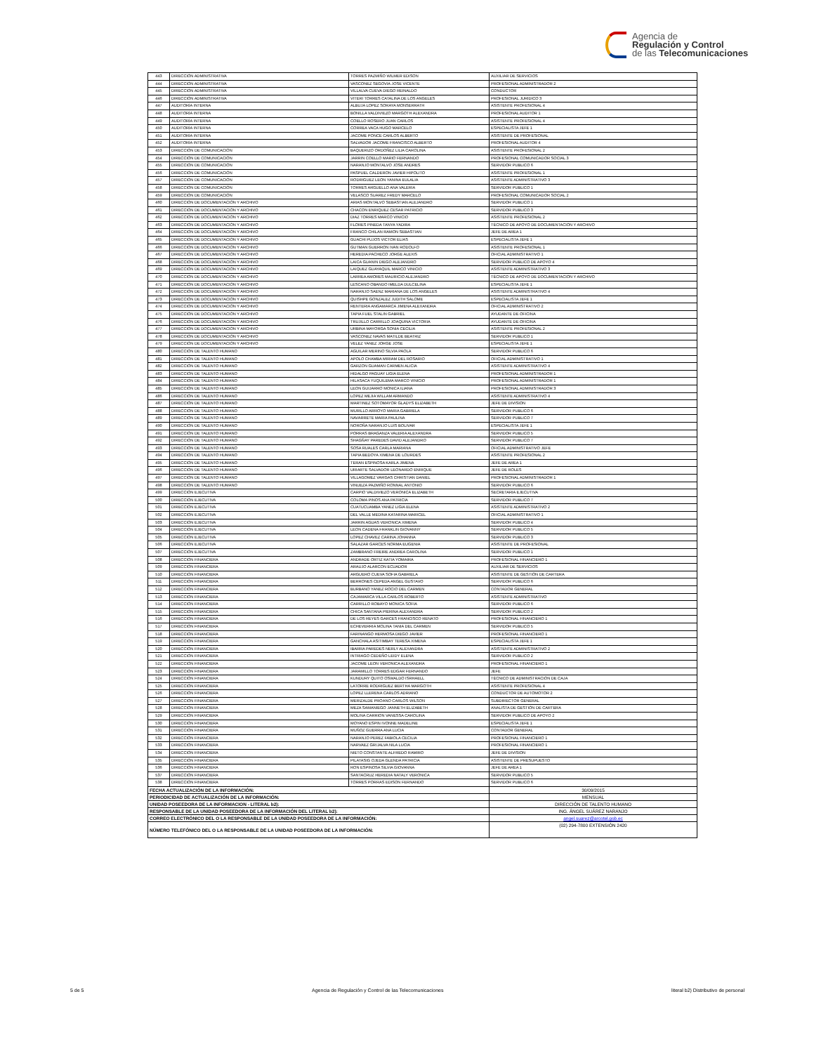Agencia de
Regulación y Control
de las Telecomunicaciones
| 443 | DIRECCIÓN ADMINISTRATIVA | TORRES PAZMIÑO WILMER EDISON | AUXILIAR DE SERVICIOS |
| 444 | DIRECCIÓN ADMINISTRATIVA | VASCONEZ SEGOVIA JOSE VICENTE | PROFESIONAL ADMINISTRADOR 2 |
| 445 | DIRECCIÓN ADMINISTRATIVA | VILLALVA CUEVA DIEGO REINALDO | CONDUCTOR |
| 446 | DIRECCIÓN ADMINISTRATIVA | VITERI TORRES CATALINA DE LOS ANGELES | PROFESIONAL JURIDICO 3 |
| 447 | AUDITORÍA INTERNA | ALBUJA LOPEZ SORAYA MONSERRATH | ASISTENTE PROFESIONAL 4 |
| 448 | AUDITORÍA INTERNA | BONILLA VALDIVIEZO MARGOTH ALEXANDRA | PROFESIONAL AUDITOR 1 |
| 449 | AUDITORÍA INTERNA | COELLO ROSERO JUAN CARLOS | ASISTENTE PROFESIONAL 4 |
| 450 | AUDITORÍA INTERNA | CORREA VACA HUGO MARCELO | ESPECIALISTA JEFE 1 |
| 451 | AUDITORÍA INTERNA | JACOME PONCE CARLOS ALBERTO | ASISTENTE DE PROFESIONAL |
| 452 | AUDITORÍA INTERNA | SALVADOR JACOME FRANCISCO ALBERTO | PROFESIONAL AUDITOR 4 |
| 453 | DIRECCIÓN DE COMUNICACIÓN | BAQUERIZO ORDOÑEZ LILIA CAROLINA | ASISTENTE PROFESIONAL 2 |
| 454 | DIRECCIÓN DE COMUNICACIÓN | JARRIN COELLO MARIO FERNANDO | PROFESIONAL COMUNICADOR SOCIAL 3 |
| 455 | DIRECCIÓN DE COMUNICACIÓN | NARANJO MONTALVO JOSE ANDRES | SERVIDOR PUBLICO 6 |
| 456 | DIRECCIÓN DE COMUNICACIÓN | PASPUEL CALDERON JAVIER HIPOLITO | ASISTENTE PROFESIONAL 1 |
| 457 | DIRECCIÓN DE COMUNICACIÓN | RODRIGUEZ LEON YANINA EULALIA | ASISTENTE ADMINISTRATIVO 3 |
| 458 | DIRECCIÓN DE COMUNICACIÓN | TORRES ARGUELLO ANA VALERIA | SERVIDOR PUBLICO 1 |
| 459 | DIRECCIÓN DE COMUNICACIÓN | VELASCO SUAREZ FREDY MARCELO | PROFESIONAL COMUNICADOR SOCIAL 2 |
| 460 | DIRECCIÓN DE DOCUMENTACIÓN Y ARCHIVO | ARIAS MONTALVO SEBASTIAN ALEJANDRO | SERVIDOR PUBLICO 1 |
| 461 | DIRECCIÓN DE DOCUMENTACIÓN Y ARCHIVO | CHACON ENRIQUEZ CESAR PATRICIO | SERVIDOR PUBLICO 3 |
| 462 | DIRECCIÓN DE DOCUMENTACIÓN Y ARCHIVO | DIAZ TORRES MARCO VINICIO | ASISTENTE PROFESIONAL 2 |
| 463 | DIRECCIÓN DE DOCUMENTACIÓN Y ARCHIVO | FLORES PINEDA TANYA YADIRA | TÉCNICO DE APOYO DE DOCUMENTACIÓN Y ARCHIVO |
| 464 | DIRECCIÓN DE DOCUMENTACIÓN Y ARCHIVO | FRANCO CHILAN RAMON SEBASTIAN | JEFE DE AREA 1 |
| 465 | DIRECCIÓN DE DOCUMENTACIÓN Y ARCHIVO | GUACHI PUJOS VICTOR ELIAS | ESPECIALISTA JEFE 1 |
| 466 | DIRECCIÓN DE DOCUMENTACIÓN Y ARCHIVO | GUTMAN GUERRON IVAN RODOLFO | ASISTENTE PROFESIONAL 1 |
| 467 | DIRECCIÓN DE DOCUMENTACIÓN Y ARCHIVO | HEREDIA PACHECO JORGE ALEXIS | OFICIAL ADMINISTRATIVO 1 |
| 468 | DIRECCIÓN DE DOCUMENTACIÓN Y ARCHIVO | LAICA GUANIN DIEGO ALEJANDRO | SERVIDOR PUBLICO DE APOYO 4 |
| 469 | DIRECCIÓN DE DOCUMENTACIÓN Y ARCHIVO | LAIQUEZ GUAYAQUIL MARCO VINICIO | ASISTENTE ADMINISTRATIVO 3 |
| 470 | DIRECCIÓN DE DOCUMENTACIÓN Y ARCHIVO | LARREA AMORES MAURICIO ALEJANDRO | TÉCNICO DE APOYO DE DOCUMENTACIÓN Y ARCHIVO |
| 471 | DIRECCIÓN DE DOCUMENTACIÓN Y ARCHIVO | LESCANO OBANDO IMELDA DULCELINA | ESPECIALISTA JEFE 1 |
| 472 | DIRECCIÓN DE DOCUMENTACIÓN Y ARCHIVO | NARANJO SAENZ MARIANA DE LOS ANGELES | ASISTENTE ADMINISTRATIVO 4 |
| 473 | DIRECCIÓN DE DOCUMENTACIÓN Y ARCHIVO | QUISHPE GONZALEZ JUDITH SALOME | ESPECIALISTA JEFE 1 |
| 474 | DIRECCIÓN DE DOCUMENTACIÓN Y ARCHIVO | RENTERIA ANGAMARCA JIMENA ALEXANDRA | OFICIAL ADMINISTRATIVO 2 |
| 475 | DIRECCIÓN DE DOCUMENTACIÓN Y ARCHIVO | TAPIA FUEL STALIN GABRIEL | AYUDANTE DE OFICINA |
| 476 | DIRECCIÓN DE DOCUMENTACIÓN Y ARCHIVO | TRUJILLO CARRILLO JOAQUINA VICTORIA | AYUDANTE DE OFICINA |
| 477 | DIRECCIÓN DE DOCUMENTACIÓN Y ARCHIVO | URBINA MAYORGA SONIA CECILIA | ASISTENTE PROFESIONAL 2 |
| 478 | DIRECCIÓN DE DOCUMENTACIÓN Y ARCHIVO | VASCONEZ NAVAS MATILDE BEATRIZ | SERVIDOR PUBLICO 1 |
| 479 | DIRECCIÓN DE DOCUMENTACIÓN Y ARCHIVO | VELEZ YANEZ JORGE JOSE | ESPECIALISTA JEFE 1 |
| 480 | DIRECCIÓN DE TALENTO HUMANO | AGUILAR MERINO SILVIA PAOLA | SERVIDOR PUBLICO 6 |
| 481 | DIRECCIÓN DE TALENTO HUMANO | APOLO CHAMBA MIRIAM DEL ROSARIO | OFICIAL ADMINISTRATIVO 1 |
| 482 | DIRECCIÓN DE TALENTO HUMANO | GARZON GUAMAN CARMEN ALICIA | ASISTENTE ADMINISTRATIVO 4 |
| 483 | DIRECCIÓN DE TALENTO HUMANO | HIDALGO PAGUAY LIGIA ELENA | PROFESIONAL ADMINISTRADOR 1 |
| 484 | DIRECCIÓN DE TALENTO HUMANO | HILASACA YUQUILEMA MARCO VINICIO | PROFESIONAL ADMINISTRADOR 1 |
| 485 | DIRECCIÓN DE TALENTO HUMANO | LEON GUIJARRO MONICA ILIANA | PROFESIONAL ADMINISTRADOR 3 |
| 486 | DIRECCIÓN DE TALENTO HUMANO | LOPEZ MEJIA WILLAM ARMANDO | ASISTENTE ADMINISTRATIVO 4 |
| 487 | DIRECCIÓN DE TALENTO HUMANO | MARTINEZ SOTOMAYOR GLADYS ELIZABETH | JEFE DE DIVISION |
| 488 | DIRECCIÓN DE TALENTO HUMANO | MURILLO ARROYO MARIA GABRIELA | SERVIDOR PUBLICO 6 |
| 489 | DIRECCIÓN DE TALENTO HUMANO | NAVARRETE MARIA PAULINA | SERVIDOR PUBLICO 7 |
| 490 | DIRECCIÓN DE TALENTO HUMANO | NOROÑA NARANJO LUIS BOLIVAR | ESPECIALISTA JEFE 1 |
| 491 | DIRECCIÓN DE TALENTO HUMANO | PORRAS BRAGANZA VALERIA ALEXANDRA | SERVIDOR PUBLICO 5 |
| 492 | DIRECCIÓN DE TALENTO HUMANO | SHAGÑAY PAREDES DAVID ALEJANDRO | SERVIDOR PUBLICO 7 |
| 493 | DIRECCIÓN DE TALENTO HUMANO | SOSA RUALES CARLA MARIANA | OFICIAL ADMINISTRATIVO JEFE |
| 494 | DIRECCIÓN DE TALENTO HUMANO | TAPIA BEDOYA XIMENA DE LOURDES | ASISTENTE PROFESIONAL 2 |
| 495 | DIRECCIÓN DE TALENTO HUMANO | TERAN ESPINOSA KARLA JIMENA | JEFE DE AREA 1 |
| 496 | DIRECCIÓN DE TALENTO HUMANO | URIARTE SALVADOR LEONARDO ENRIQUE | JEFE DE ROLES |
| 497 | DIRECCIÓN DE TALENTO HUMANO | VILLAGOMEZ VARGAS CHRISTIAN DANIEL | PROFESIONAL ADMINISTRADOR 1 |
| 498 | DIRECCIÓN DE TALENTO HUMANO | VINUEZA PAZMIÑO RONNAL ANTONIO | SERVIDOR PUBLICO 6 |
| 499 | DIRECCIÓN EJECUTIVA | CARPIO VALDIVIEZO VERONICA ELIZABETH | SECRETARIA EJECUTIVA |
| 500 | DIRECCIÓN EJECUTIVA | COLOMA PINOS ANA PATRICIA | SERVIDOR PUBLICO 7 |
| 501 | DIRECCIÓN EJECUTIVA | CUATUCUAMBA YANEZ LIGIA ELENA | ASISTENTE ADMINISTRATIVO 2 |
| 502 | DIRECCIÓN EJECUTIVA | DEL VALLE MEDINA KATARINA MARICEL | OFICIAL ADMINISTRATIVO 1 |
| 503 | DIRECCIÓN EJECUTIVA | JARRIN AGUAS VERONICA XIMENA | SERVIDOR PUBLICO 4 |
| 504 | DIRECCIÓN EJECUTIVA | LEON CADENA FRANKLIN GIOVANNY | SERVIDOR PUBLICO 5 |
| 505 | DIRECCIÓN EJECUTIVA | LOPEZ CHAVEZ CARINA JOHANNA | SERVIDOR PUBLICO 3 |
| 506 | DIRECCIÓN EJECUTIVA | SALAZAR GARCES NORMA EUGENIA | ASISTENTE DE PROFESIONAL |
| 507 | DIRECCIÓN EJECUTIVA | ZAMBRANO FREIRE ANDREA CAROLINA | SERVIDOR PUBLICO 1 |
| 508 | DIRECCIÓN FINANCIERA | ANDRADE ORTIZ KATIA YOMAIRA | PROFESIONAL FINANCIERO 1 |
| 509 | DIRECCIÓN FINANCIERA | ARAUJO ALARCON ECUADOR | AUXILIAR DE SERVICIOS |
| 510 | DIRECCIÓN FINANCIERA | ARGUERO CUEVA SOFIA GABRIELA | ASISTENTE DE GESTIÓN DE CARTERA |
| 511 | DIRECCIÓN FINANCIERA | BERRONES CEPEDA ANGEL GUSTAVO | SERVIDOR PUBLICO 6 |
| 512 | DIRECCIÓN FINANCIERA | BURBANO YANEZ ROCIO DEL CARMEN | CONTADOR GENERAL |
| 513 | DIRECCIÓN FINANCIERA | CAJAMARCA VILLA CARLOS ROBERTO | ASISTENTE ADMINISTRATIVO |
| 514 | DIRECCIÓN FINANCIERA | CARRILLO ROBAYO MONICA SOFIA | SERVIDOR PUBLICO 6 |
| 515 | DIRECCIÓN FINANCIERA | CHICA SANTANA PIERINA ALEXANDRA | SERVIDOR PUBLICO 2 |
| 516 | DIRECCIÓN FINANCIERA | DE LOS REYES GARCES FRANCISCO RENATO | PROFESIONAL FINANCIERO 1 |
| 517 | DIRECCIÓN FINANCIERA | ECHEVERRIA MOLINA TANIA DEL CARMEN | SERVIDOR PUBLICO 5 |
| 518 | DIRECCIÓN FINANCIERA | FARINANGO HERMOSA DIEGO JAVIER | PROFESIONAL FINANCIERO 1 |
| 519 | DIRECCIÓN FINANCIERA | GANCHALA ASITIMBAY TERESA XIMENA | ESPECIALISTA JEFE 1 |
| 520 | DIRECCIÓN FINANCIERA | IBARRA PAREDES NERLY ALEXANDRA | ASISTENTE ADMINISTRATIVO 2 |
| 521 | DIRECCIÓN FINANCIERA | INTRIAGO CEDEÑO LEIDY ELENA | SERVIDOR PUBLICO 2 |
| 522 | DIRECCIÓN FINANCIERA | JACOME LEON VERONICA ALEXANDRA | PROFESIONAL FINANCIERO 1 |
| 523 | DIRECCIÓN FINANCIERA | JARAMILLO TORRES EDGAR FERNANDO | JEFE |
| 524 | DIRECCIÓN FINANCIERA | KUNDURY QUITO OSWALDO ISRHAELL | TÉCNICO DE ADMINISTRACIÓN DE CAJA |
| 525 | DIRECCIÓN FINANCIERA | LATORRE RODRIGUEZ BERTHA MARGOTH | ASISTENTE PROFESIONAL 4 |
| 526 | DIRECCIÓN FINANCIERA | LOPEZ LLERENA CARLOS ADRIANO | CONDUCTOR DE AUTOMOTOR 2 |
| 527 | DIRECCIÓN FINANCIERA | MERIZALDE PROANO CARLOS WILSON | SUBDIRECTOR GENERAL |
| 528 | DIRECCIÓN FINANCIERA | MEZA SAMANIEGO JANNETH ELIZABETH | ANALISTA DE GESTIÓN DE CARTERA |
| 529 | DIRECCIÓN FINANCIERA | MOLINA CARRION VANESSA CAROLINA | SERVIDOR PUBLICO DE APOYO 2 |
| 530 | DIRECCIÓN FINANCIERA | MOYANO ESPIN IVONNE MADELINE | ESPECIALISTA JEFE 1 |
| 531 | DIRECCIÓN FINANCIERA | MUÑOZ GUERRA ANA LUCIA | CONTADOR GENERAL |
| 532 | DIRECCIÓN FINANCIERA | NARANJO PEREZ FABIOLA CECILIA | PROFESIONAL FINANCIERO 1 |
| 533 | DIRECCIÓN FINANCIERA | NARVAEZ GRIJALVA NILA LUCIA | PROFESIONAL FINANCIERO 1 |
| 534 | DIRECCIÓN FINANCIERA | NIETO CONSTANTE ALFREDO RAMIRO | JEFE DE DIVISION |
| 535 | DIRECCIÓN FINANCIERA | PILATASIG OJEDA GLENDA PATRICIA | ASISTENTE DE PRESUPUESTO |
| 536 | DIRECCIÓN FINANCIERA | RON ESPINOSA SILVIA GIOVANNA | JEFE DE AREA 1 |
| 537 | DIRECCIÓN FINANCIERA | SANTACRUZ HEREDIA NATALY VERONICA | SERVIDOR PUBLICO 5 |
| 538 | DIRECCIÓN FINANCIERA | TORRES PORRAS EDISON FERNANDO | SERVIDOR PUBLICO 6 |
| FECHA ACTUALIZACIÓN DE LA INFORMACIÓN: | | | 30/09/2015 |
| PERIODICIDAD DE ACTUALIZACIÓN DE LA INFORMACIÓN: | | | MENSUAL |
| UNIDAD POSEEDORA DE LA INFORMACION - LITERAL b2): | | | DIRECCIÓN DE TALENTO HUMANO |
| RESPONSABLE DE LA UNIDAD POSEEDORA DE LA INFORMACIÓN DEL LITERAL b2): | | | ING. ÁNGEL SUÁREZ NARANJO |
| CORREO ELECTRÓNICO DEL O LA RESPONSABLE DE LA UNIDAD POSEEDORA DE LA INFORMACIÓN: | | | angel.suarez@arcotel.gob.ec |
| NÚMERO TELEFÓNICO DEL O LA RESPONSABLE DE LA UNIDAD POSEEDORA DE LA INFORMACIÓN: | | | (02) 294-7800 EXTENSIÓN 2420 |
5 de 5 Agencia de Regulación y Control de las Telecomunicaciones literal b2) Distributivo de personal